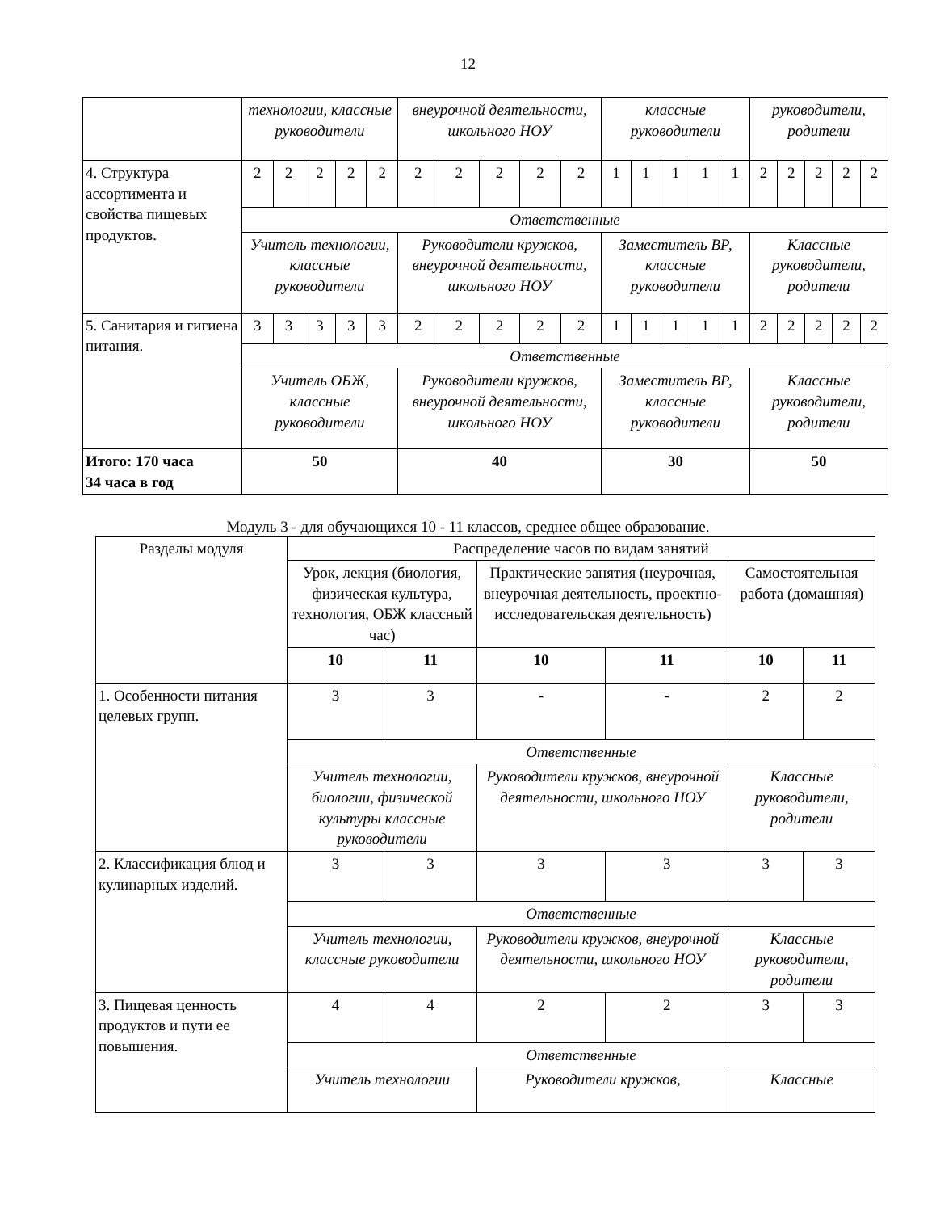12
| | технологии, классные руководители | | | | | внеурочной деятельности, школьного НОУ | | | | | классные руководители | | | | | руководители, родители | | | | |
| 4. Структура ассортимента и свойства пищевых продуктов. | 2 | 2 | 2 | 2 | 2 | 2 | 2 | 2 | 2 | 2 | 1 | 1 | 1 | 1 | 1 | 2 | 2 | 2 | 2 | 2 |
| | Ответственные | | | | | | | | | | | | | | | | | | | |
| | Учитель технологии, классные руководители | | | | | Руководители кружков, внеурочной деятельности, школьного НОУ | | | | | Заместитель ВР, классные руководители | | | | | Классные руководители, родители | | | | |
| 5. Санитария и гигиена питания. | 3 | 3 | 3 | 3 | 3 | 2 | 2 | 2 | 2 | 2 | 1 | 1 | 1 | 1 | 1 | 2 | 2 | 2 | 2 | 2 |
| | Ответственные | | | | | | | | | | | | | | | | | | | |
| | Учитель ОБЖ, классные руководители | | | | | Руководители кружков, внеурочной деятельности, школьного НОУ | | | | | Заместитель ВР, классные руководители | | | | | Классные руководители, родители | | | | |
| Итого: 170 часа 34 часа в год | 50 | | | | | 40 | | | | | 30 | | | | | 50 | | | | |
Модуль 3 - для обучающихся 10 - 11 классов, среднее общее образование.
| Разделы модуля | Распределение часов по видам занятий | | | | | |
| --- | --- | --- | --- | --- | --- | --- |
| | Урок, лекция (биология, физическая культура, технология, ОБЖ классный час) | | Практические занятия (неурочная, внеурочная деятельность, проектно-исследовательская деятельность) | | Самостоятельная работа (домашняя) | |
| | 10 | 11 | 10 | 11 | 10 | 11 |
| 1. Особенности питания целевых групп. | 3 | 3 | - | - | 2 | 2 |
| | Ответственные | | | | | |
| | Учитель технологии, биологии, физической культуры классные руководители | | Руководители кружков, внеурочной деятельности, школьного НОУ | | Классные руководители, родители | |
| 2. Классификация блюд и кулинарных изделий. | 3 | 3 | 3 | 3 | 3 | 3 |
| | Ответственные | | | | | |
| | Учитель технологии, классные руководители | | Руководители кружков, внеурочной деятельности, школьного НОУ | | Классные руководители, родители | |
| 3. Пищевая ценность продуктов и пути ее повышения. | 4 | 4 | 2 | 2 | 3 | 3 |
| | Ответственные | | | | | |
| | Учитель технологии | | Руководители кружков, | | Классные | |